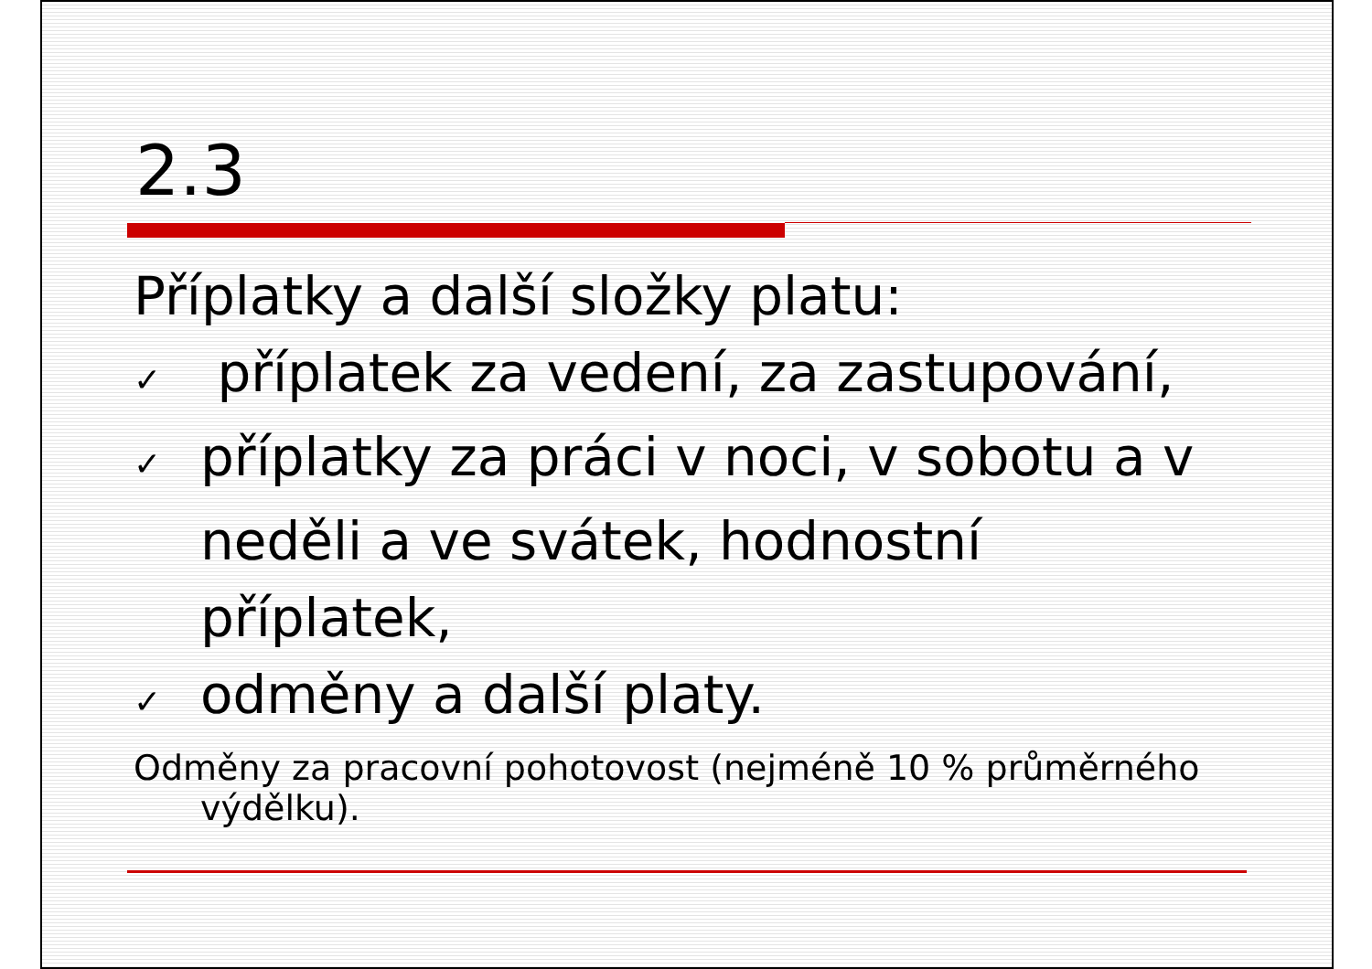2.3
Příplatky a další složky platu:
✓ příplatek za vedení, za zastupování,
✓ příplatky za práci v noci, v sobotu a v neděli a ve svátek, hodnostní příplatek,
✓ odměny a další platy.
Odměny za pracovní pohotovost (nejméně 10 % průměrného výdělku).